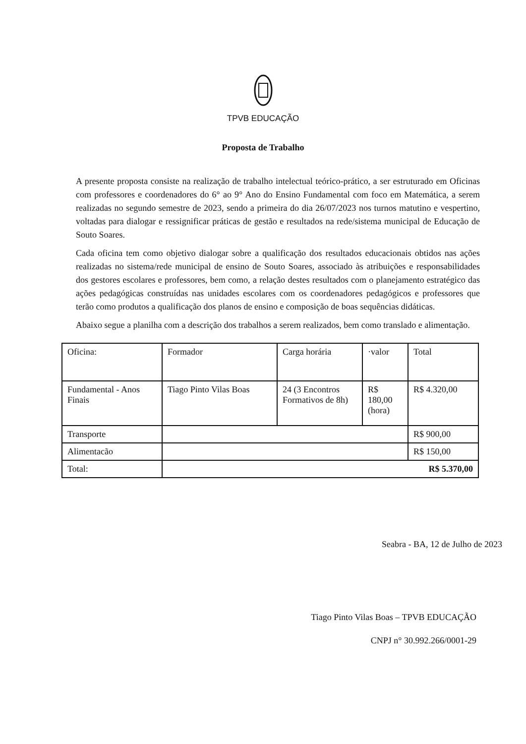TPVB EDUCAÇÃO
Proposta de Trabalho
A presente proposta consiste na realização de trabalho intelectual teórico-prático, a ser estruturado em Oficinas com professores e coordenadores do 6° ao 9° Ano do Ensino Fundamental com foco em Matemática, a serem realizadas no segundo semestre de 2023, sendo a primeira do dia 26/07/2023 nos turnos matutino e vespertino, voltadas para dialogar e ressignificar práticas de gestão e resultados na rede/sistema municipal de Educação de Souto Soares.
Cada oficina tem como objetivo dialogar sobre a qualificação dos resultados educacionais obtidos nas ações realizadas no sistema/rede municipal de ensino de Souto Soares, associado às atribuições e responsabilidades dos gestores escolares e professores, bem como, a relação destes resultados com o planejamento estratégico das ações pedagógicas construídas nas unidades escolares com os coordenadores pedagógicos e professores que terão como produtos a qualificação dos planos de ensino e composição de boas sequências didáticas.
Abaixo segue a planilha com a descrição dos trabalhos a serem realizados, bem como translado e alimentação.
| Oficina: | Formador | Carga horária | ·valor | Total |
| Fundamental - Anos Finais | Tiago Pinto Vilas Boas | 24 (3 Encontros Formativos de 8h) | R$ 180,00 (hora) | R$ 4.320,00 |
| Transporte | | | | R$ 900,00 |
| Alimentacão | | | | R$ 150,00 |
| Total: | R$ 5.370,00 | | | |
Seabra - BA, 12 de Julho de 2023
Tiago Pinto Vilas Boas – TPVB EDUCAÇÃO
CNPJ n° 30.992.266/0001-29